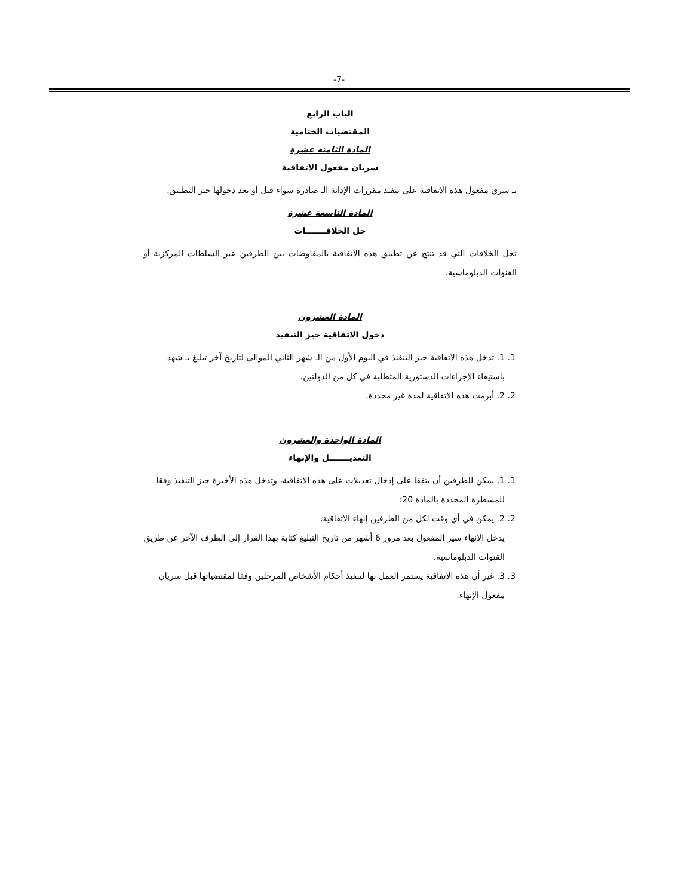-7-
الباب الرابع
المقتضيات الختامية
المادة الثامنة عشرة
سريان مفعول الاتفاقية
يـ سري مفعول هذه الاتفاقية على تنفيذ مقررات الإدانة الـ صادرة سواء قبل أو بعد دخولها حيز التطبيق.
المادة التاسعة عشرة
حل الخلافـــــــات
تحل الخلافات التي قد تنتج عن تطبيق هذه الاتفاقية بالمفاوضات بين الطرفين عبر السلطات المركزية أو القنوات الدبلوماسية.
المادة العشرون
دخول الاتفاقية حيز التنفيذ
1. 1. تدخل هذه الاتفاقية حيز التنفيذ في اليوم الأول من الـ شهر الثاني الموالي لتاريخ آخر تبليغ يـ شهد باستيفاء الإجراءات الدستورية المتطلبة في كل من الدولتين.
2. 2. أبرمت هذه الاتفاقية لمدة غير محددة.
المادة الواحدة والعشرون
التعديـــــــل والإنهاء
1. 1. يمكن للطرفين أن يتفقا على إدخال تعديلات على هذه الاتفاقية، وتدخل هذه الأخيرة حيز التنفيذ وفقا للمسطرة المحددة بالمادة 20؛
2. 2. يمكن في أي وقت لكل من الطرفين إنهاء الاتفاقية.
يدخل الانهاء سير المفعول بعد مرور 6 أشهر من تاريخ التبليغ كتابة بهذا القرار إلى الطرف الآخر عن طريق القنوات الدبلوماسية.
3. 3. غير أن هذه الاتفاقية يستمر العمل بها لتنفيذ أحكام الأشخاص المرحلين وفقا لمقتضياتها قبل سريان مفعول الإنهاء.